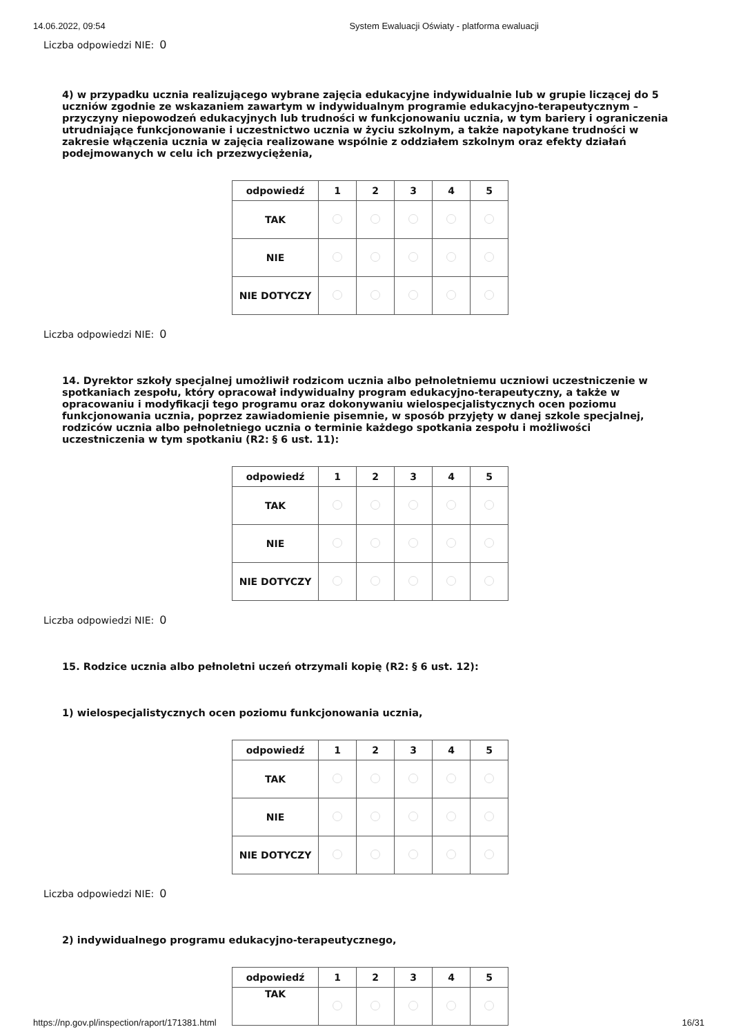14.06.2022, 09:54 System Ewaluacji Oświaty - platforma ewaluacji
Liczba odpowiedzi NIE: 0
4) w przypadku ucznia realizującego wybrane zajęcia edukacyjne indywidualnie lub w grupie liczącej do 5 uczniów zgodnie ze wskazaniem zawartym w indywidualnym programie edukacyjno-terapeutycznym – przyczyny niepowodzeń edukacyjnych lub trudności w funkcjonowaniu ucznia, w tym bariery i ograniczenia utrudniające funkcjonowanie i uczestnictwo ucznia w życiu szkolnym, a także napotykane trudności w zakresie włączenia ucznia w zajęcia realizowane wspólnie z oddziałem szkolnym oraz efekty działań podejmowanych w celu ich przezwyciężenia,
| odpowiedź | 1 | 2 | 3 | 4 | 5 |
| --- | --- | --- | --- | --- | --- |
| TAK | | | | | |
| NIE | | | | | |
| NIE DOTYCZY | | | | | |
Liczba odpowiedzi NIE: 0
14. Dyrektor szkoły specjalnej umożliwił rodzicom ucznia albo pełnoletniemu uczniowi uczestniczenie w spotkaniach zespołu, który opracował indywidualny program edukacyjno-terapeutyczny, a także w opracowaniu i modyfikacji tego programu oraz dokonywaniu wielospecjalistycznych ocen poziomu funkcjonowania ucznia, poprzez zawiadomienie pisemnie, w sposób przyjęty w danej szkole specjalnej, rodziców ucznia albo pełnoletniego ucznia o terminie każdego spotkania zespołu i możliwości uczestniczenia w tym spotkaniu (R2: § 6 ust. 11):
| odpowiedź | 1 | 2 | 3 | 4 | 5 |
| --- | --- | --- | --- | --- | --- |
| TAK | | | | | |
| NIE | | | | | |
| NIE DOTYCZY | | | | | |
Liczba odpowiedzi NIE: 0
15. Rodzice ucznia albo pełnoletni uczeń otrzymali kopię (R2: § 6 ust. 12):
1) wielospecjalistycznych ocen poziomu funkcjonowania ucznia,
| odpowiedź | 1 | 2 | 3 | 4 | 5 |
| --- | --- | --- | --- | --- | --- |
| TAK | | | | | |
| NIE | | | | | |
| NIE DOTYCZY | | | | | |
Liczba odpowiedzi NIE: 0
2) indywidualnego programu edukacyjno-terapeutycznego,
| odpowiedź | 1 | 2 | 3 | 4 | 5 |
| --- | --- | --- | --- | --- | --- |
| TAK | | | | | |
https://np.gov.pl/inspection/raport/171381.html 16/31